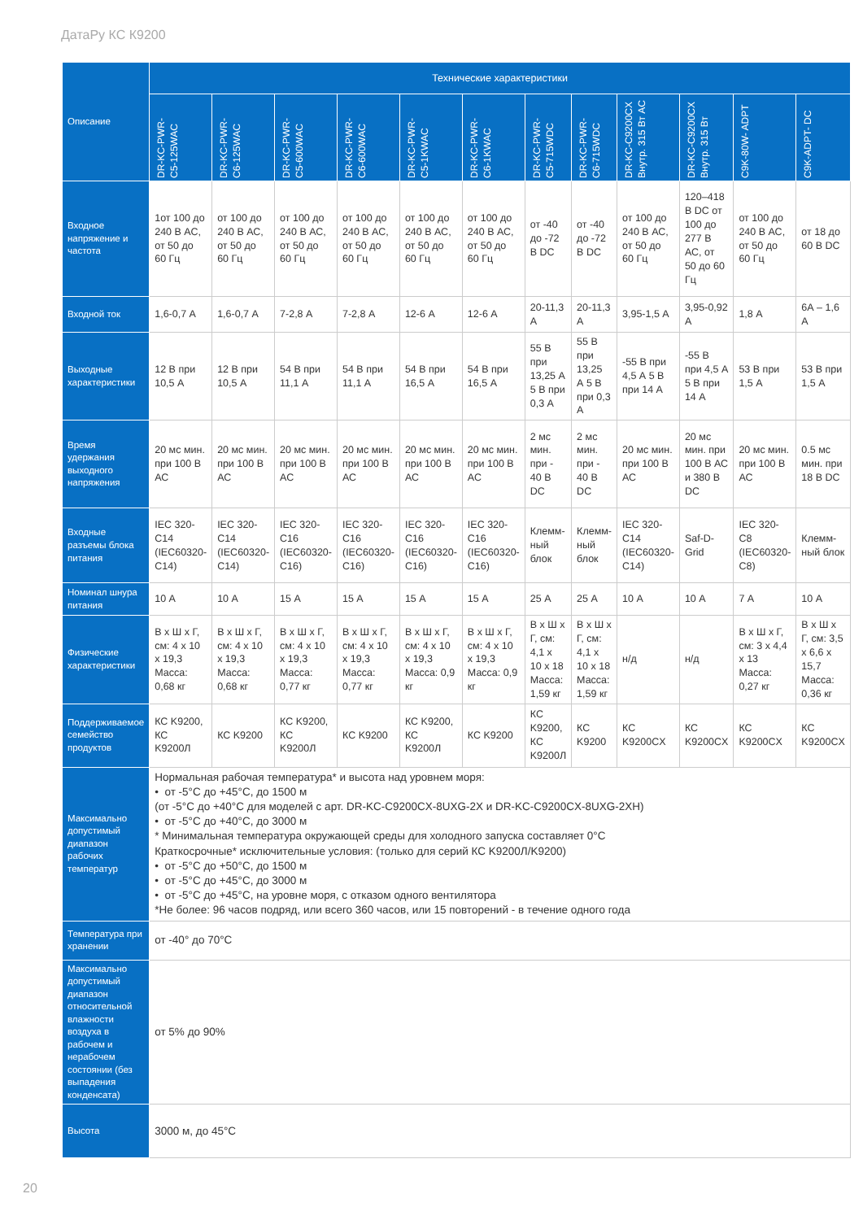ДатаРу КС К9200
| Описание | Технические характеристики | | | | | | | | | | | |
| --- | --- | --- | --- | --- | --- | --- | --- | --- | --- | --- | --- | --- |
| | DR-KC-PWR- C5-125WAC | DR-KC-PWR- C6-125WAC | DR-KC-PWR- C5-600WAC | DR-KC-PWR- C6-600WAC | DR-KC-PWR- C5-1KWAC | DR-KC-PWR- C6-1KWAC | DR-KC-PWR- C5-715WDC | DR-KC-PWR- C6-715WDC | DR-KC-C9200CX Внутр. 315 Вт AC | DR-KC-C9200CX Внутр. 315 Вт | C9K-80W- ADPT | C9K-ADPT- DC |
| Входное напряжение и частота | 1от 100 до 240 В АС, от 50 до 60 Гц | от 100 до 240 В АС, от 50 до 60 Гц | от 100 до 240 В АС, от 50 до 60 Гц | от 100 до 240 В АС, от 50 до 60 Гц | от 100 до 240 В АС, от 50 до 60 Гц | от 100 до 240 В АС, от 50 до 60 Гц | от -40 до -72 В DC | от -40 до -72 В DC | от 100 до 240 В АС, от 50 до 60 Гц | 120–418 В DC от 100 до 277 В АС, от 50 до 60 Гц | от 100 до 240 В АС, от 50 до 60 Гц | от 18 до 60 В DC |
| Входной ток | 1,6-0,7 А | 1,6-0,7 А | 7-2,8 А | 7-2,8 А | 12-6 А | 12-6 А | 20-11,3 А | 20-11,3 А | 3,95-1,5 А | 3,95-0,92 А | 1,8 А | 6А – 1,6 А |
| Выходные характеристики | 12 В при 10,5 А | 12 В при 10,5 А | 54 В при 11,1 А | 54 В при 11,1 А | 54 В при 16,5 А | 54 В при 16,5 А | 55 В при 13,25 А 5 В при 0,3 А | 55 В при 13,25 А 5 В при 0,3 А | -55 В при 4,5 А 5 В при 14 А | -55 В при 4,5 А 5 В при 14 А | 53 В при 1,5 А | 53 В при 1,5 А |
| Время удержания выходного напряжения | 20 мс мин. при 100 В АС | 20 мс мин. при 100 В АС | 20 мс мин. при 100 В АС | 20 мс мин. при 100 В АС | 20 мс мин. при 100 В АС | 20 мс мин. при 100 В АС | 2 мс мин. при - 40 В DC | 2 мс мин. при - 40 В DC | 20 мс мин. при 100 В АС | 20 мс мин. при 100 В АС и 380 В DC | 20 мс мин. при 100 В АС | 0.5 мс мин. при 18 В DC |
| Входные разъемы блока питания | IEC 320-C14 (IEC60320- C14) | IEC 320-C14 (IEC60320- C14) | IEC 320-C16 (IEC60320- C16) | IEC 320-C16 (IEC60320- C16) | IEC 320-C16 (IEC60320- C16) | IEC 320-C16 (IEC60320- C16) | Клемм-ный блок | Клемм-ный блок | IEC 320-C14 (IEC60320- C14) | Saf-D-Grid | IEC 320-C8 (IEC60320-C8) | Клемм-ный блок |
| Номинал шнура питания | 10 А | 10 А | 15 А | 15 А | 15 А | 15 А | 25 А | 25 А | 10 А | 10 А | 7 А | 10 А |
| Физические характеристики | В x Ш x Г, см: 4 x 10 x 19,3 Масса: 0,68 кг | В x Ш x Г, см: 4 x 10 x 19,3 Масса: 0,68 кг | В x Ш x Г, см: 4 x 10 x 19,3 Масса: 0,77 кг | В x Ш x Г, см: 4 x 10 x 19,3 Масса: 0,77 кг | В x Ш x Г, см: 4 x 10 x 19,3 Масса: 0,9 кг | В x Ш x Г, см: 4 x 10 x 19,3 Масса: 0,9 кг | В x Ш x Г, см: 4,1 x 10 x 18 Масса: 1,59 кг | В x Ш x Г, см: 4,1 x 10 x 18 Масса: 1,59 кг | н/д | н/д | В x Ш x Г, см: 3 x 4,4 x 13 Масса: 0,27 кг | В x Ш x Г, см: 3,5 x 6,6 x 15,7 Масса: 0,36 кг |
| Поддерживаемое семейство продуктов | КС K9200, КС K9200Л | КС K9200 | КС K9200, КС K9200Л | КС K9200 | КС K9200, КС K9200Л | КС K9200 | КС K9200, КС K9200Л | КС K9200 | КС K9200CX | КС K9200CX | КС K9200CX | КС K9200CX |
| Максимально допустимый диапазон рабочих температур | Нормальная рабочая температура* и высота над уровнем моря: • от -5°C до +45°C, до 1500 м (от -5°C до +40°C для моделей с арт. DR-KC-C9200CX-8UXG-2X и DR-KC-C9200CX-8UXG-2XH) • от -5°C до +40°C, до 3000 м * Минимальная температура окружающей среды для холодного запуска составляет 0°C Краткосрочные* исключительные условия: (только для серий КС K9200Л/K9200) • от -5°C до +50°C, до 1500 м • от -5°C до +45°C, до 3000 м • от -5°C до +45°C, на уровне моря, с отказом одного вентилятора *Не более: 96 часов подряд, или всего 360 часов, или 15 повторений - в течение одного года | | | | | | | | | | | |
| Температура при хранении | от -40° до 70°C | | | | | | | | | | | |
| Максимально допустимый диапазон относительной влажности воздуха в рабочем и нерабочем состоянии (без выпадения конденсата) | от 5% до 90% | | | | | | | | | | | |
| Высота | 3000 м, до 45°C | | | | | | | | | | | |
20